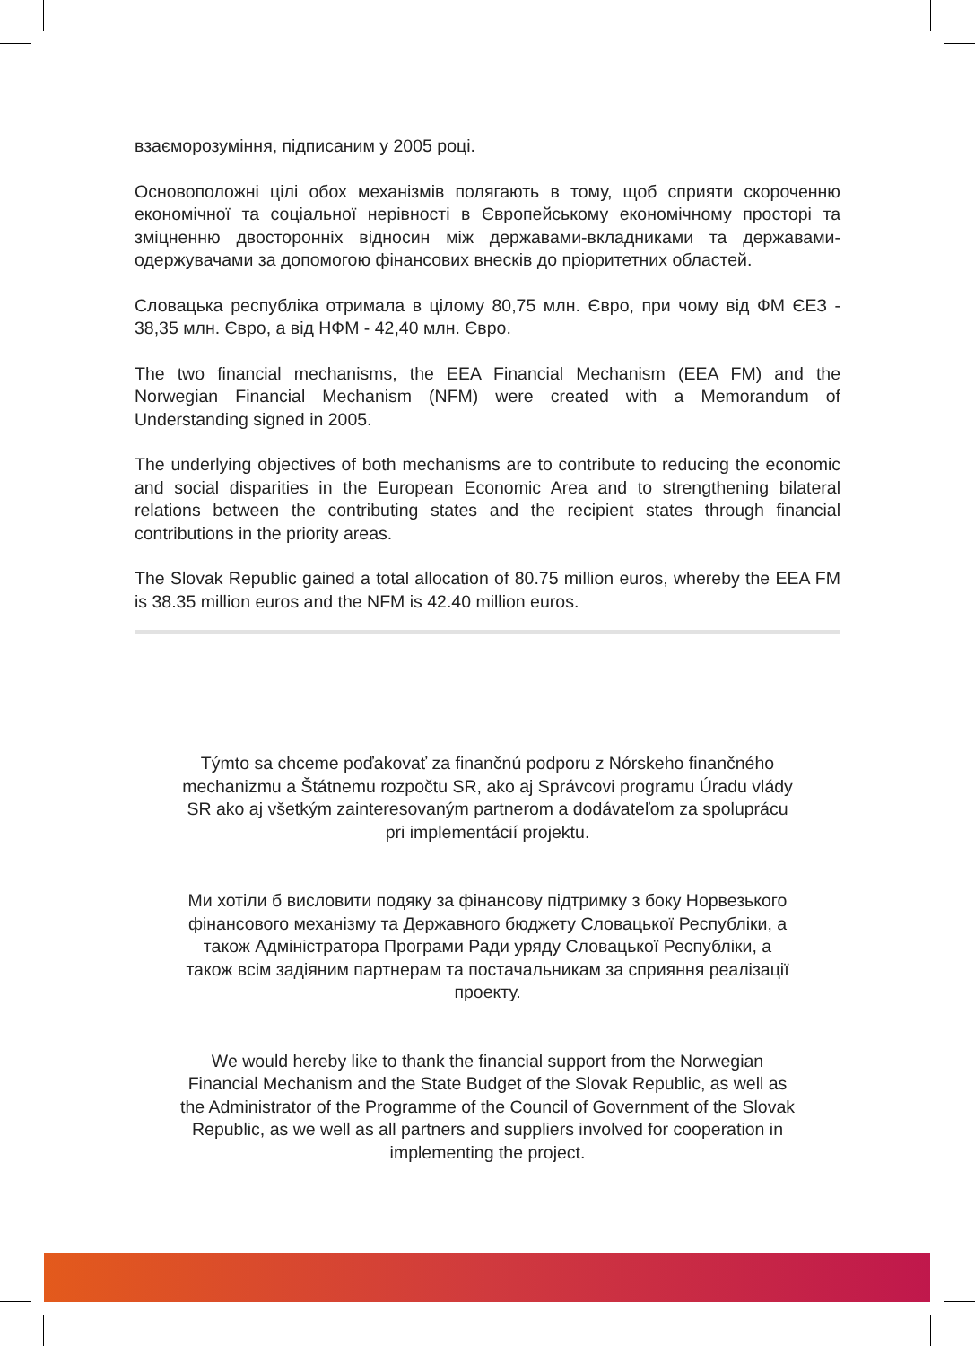взаєморозуміння, підписаним у 2005 році.
Основоположні цілі обох механізмів полягають в тому, щоб сприяти скороченню економічної та соціальної нерівності в Європейському економічному просторі та зміцненню двосторонніх відносин між державами-вкладниками та державами-одержувачами за допомогою фінансових внесків до пріоритетних областей.
Словацька республіка отримала в цілому 80,75 млн. Євро, при чому від ФМ ЄЕЗ - 38,35 млн. Євро, а від НФМ - 42,40 млн. Євро.
The two financial mechanisms, the EEA Financial Mechanism (EEA FM) and the Norwegian Financial Mechanism (NFM) were created with a Memorandum of Understanding signed in 2005.
The underlying objectives of both mechanisms are to contribute to reducing the economic and social disparities in the European Economic Area and to strengthening bilateral relations between the contributing states and the recipient states through financial contributions in the priority areas.
The Slovak Republic gained a total allocation of 80.75 million euros, whereby the EEA FM is 38.35 million euros and the NFM is 42.40 million euros.
Týmto sa chceme poďakovať za finančnú podporu z Nórskeho finančného mechanizmu a Štátnemu rozpočtu SR, ako aj Správcovi programu Úradu vlády SR ako aj všetkým zainteresovaným partnerom a dodávateľom za spoluprácu pri implementácií projektu.
Ми хотіли б висловити подяку за фінансову підтримку з боку Норвезького фінансового механізму та Державного бюджету Словацької Республіки, а також Адміністратора Програми Ради уряду Словацької Республіки, а також всім задіяним партнерам та постачальникам за сприяння реалізації проекту.
We would hereby like to thank the financial support from the Norwegian Financial Mechanism and the State Budget of the Slovak Republic, as well as the Administrator of the Programme of the Council of Government of the Slovak Republic, as we well as all partners and suppliers involved for cooperation in implementing the project.